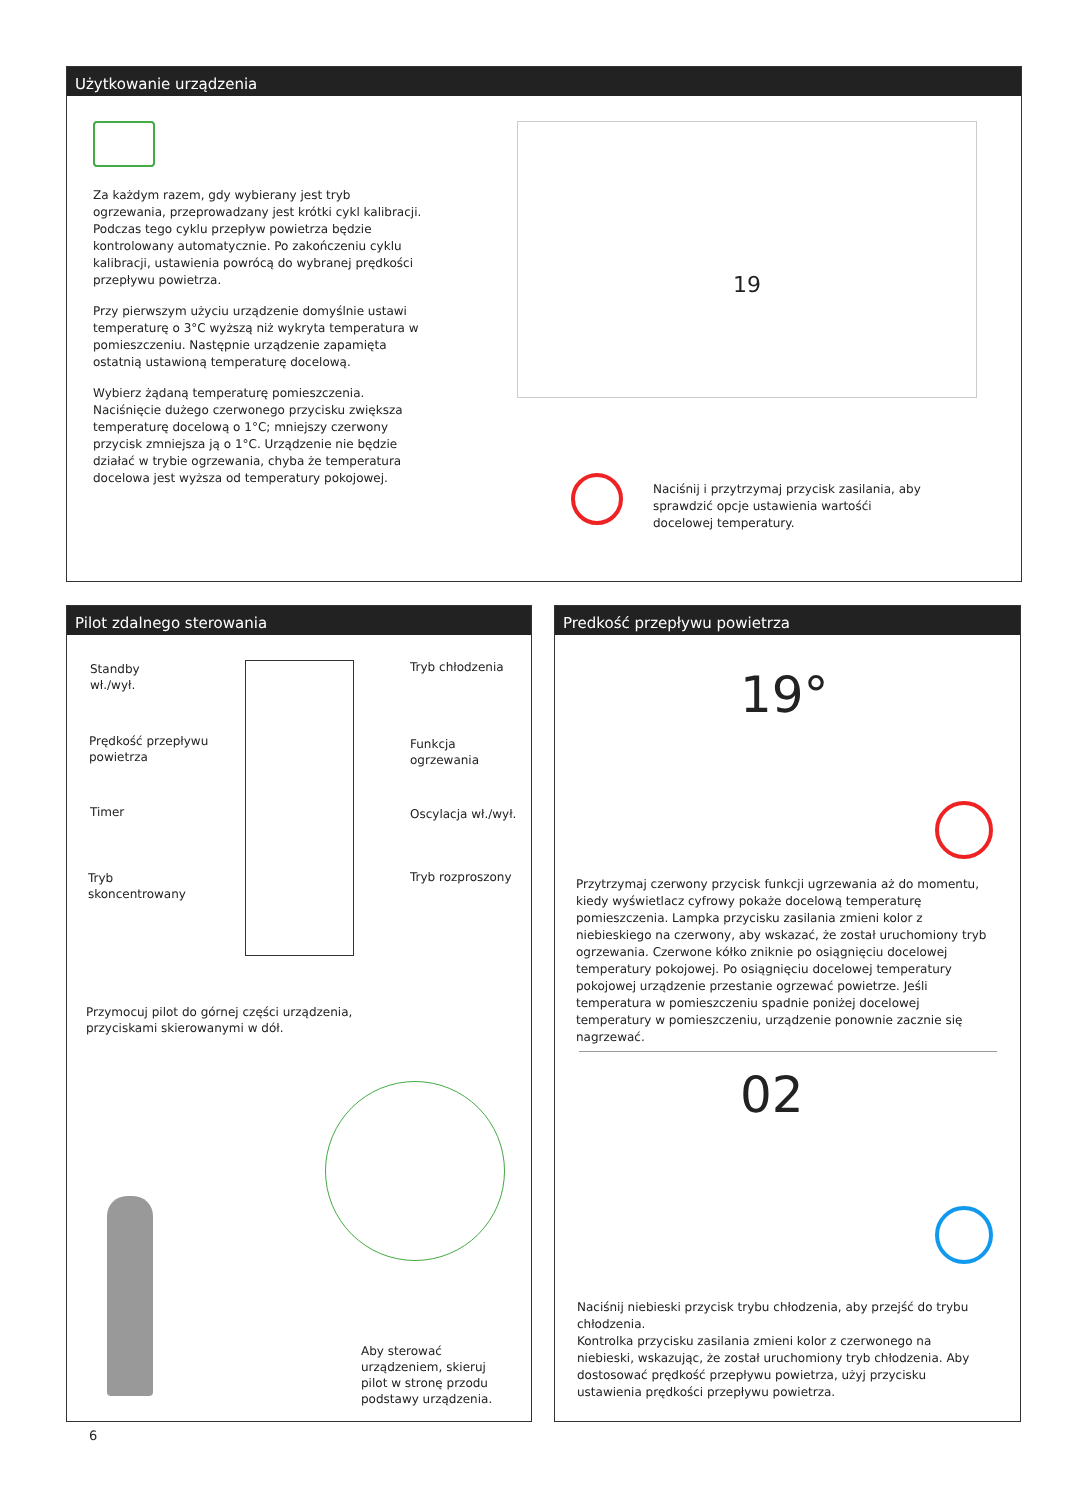Użytkowanie urządzenia
Za każdym razem, gdy wybierany jest tryb ogrzewania, przeprowadzany jest krótki cykl kalibracji. Podczas tego cyklu przepływ powietrza będzie kontrolowany automatycznie. Po zakończeniu cyklu kalibracji, ustawienia powrócą do wybranej prędkości przepływu powietrza.
Przy pierwszym użyciu urządzenie domyślnie ustawi temperaturę o 3°C wyższą niż wykryta temperatura w pomieszczeniu. Następnie urządzenie zapamięta ostatnią ustawioną temperaturę docelową.
Wybierz żądaną temperaturę pomieszczenia. Naciśnięcie dużego czerwonego przycisku zwiększa temperaturę docelową o 1°C; mniejszy czerwony przycisk zmniejsza ją o 1°C. Urządzenie nie będzie działać w trybie ogrzewania, chyba że temperatura docelowa jest wyższa od temperatury pokojowej.
19
Naciśnij i przytrzymaj przycisk zasilania, aby sprawdzić opcje ustawienia wartośći docelowej temperatury.
Pilot zdalnego sterowania
Standby
wł./wył.
Prędkość przepływu
powietrza
Timer
Tryb
skoncentrowany
Tryb chłodzenia
Funkcja
ogrzewania
Oscylacja wł./wył.
Tryb rozproszony
Przymocuj pilot do górnej części urządzenia,
przyciskami skierowanymi w dół.
Aby sterować
urządzeniem, skieruj
pilot w stronę przodu
podstawy urządzenia.
Predkość przepływu powietrza
19°
Przytrzymaj czerwony przycisk funkcji ugrzewania aż do momentu, kiedy wyświetlacz cyfrowy pokaże docelową temperaturę pomieszczenia. Lampka przycisku zasilania zmieni kolor z niebieskiego na czerwony, aby wskazać, że został uruchomiony tryb ogrzewania. Czerwone kółko zniknie po osiągnięciu docelowej temperatury pokojowej. Po osiągnięciu docelowej temperatury pokojowej urządzenie przestanie ogrzewać powietrze. Jeśli temperatura w pomieszczeniu spadnie poniżej docelowej temperatury w pomieszczeniu, urządzenie ponownie zacznie się nagrzewać.
02
Naciśnij niebieski przycisk trybu chłodzenia, aby przejść do trybu chłodzenia.
Kontrolka przycisku zasilania zmieni kolor z czerwonego na niebieski, wskazując, że został uruchomiony tryb chłodzenia. Aby dostosować prędkość przepływu powietrza, użyj przycisku ustawienia prędkości przepływu powietrza.
6